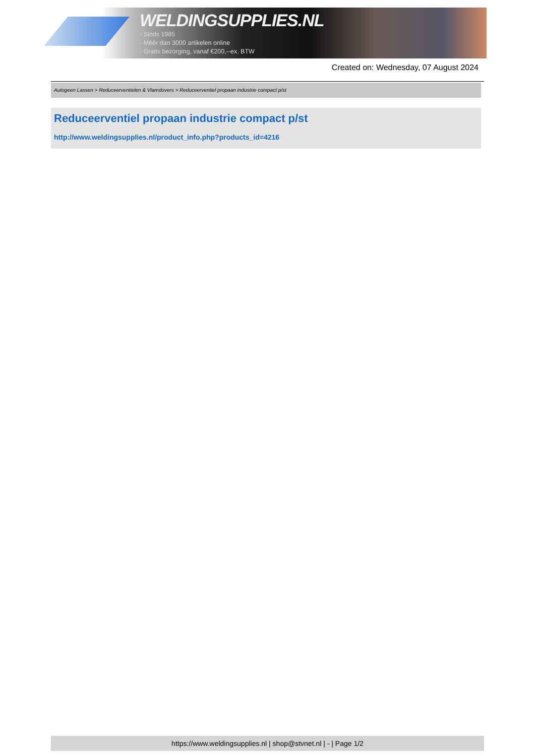WELDINGSUPPLIES.NL
- Sinds 1985
- Méér dan 3000 artikelen online
- Gratis bezorging, vanaf €200,--ex. BTW
Created on: Wednesday, 07 August 2024
Autogeen Lassen > Reduceerventielen & Vlamdovers > Reduceerventiel propaan industrie compact p/st
Reduceerventiel propaan industrie compact p/st
http://www.weldingsupplies.nl/product_info.php?products_id=4216
https://www.weldingsupplies.nl | shop@stvnet.nl | - | Page 1/2